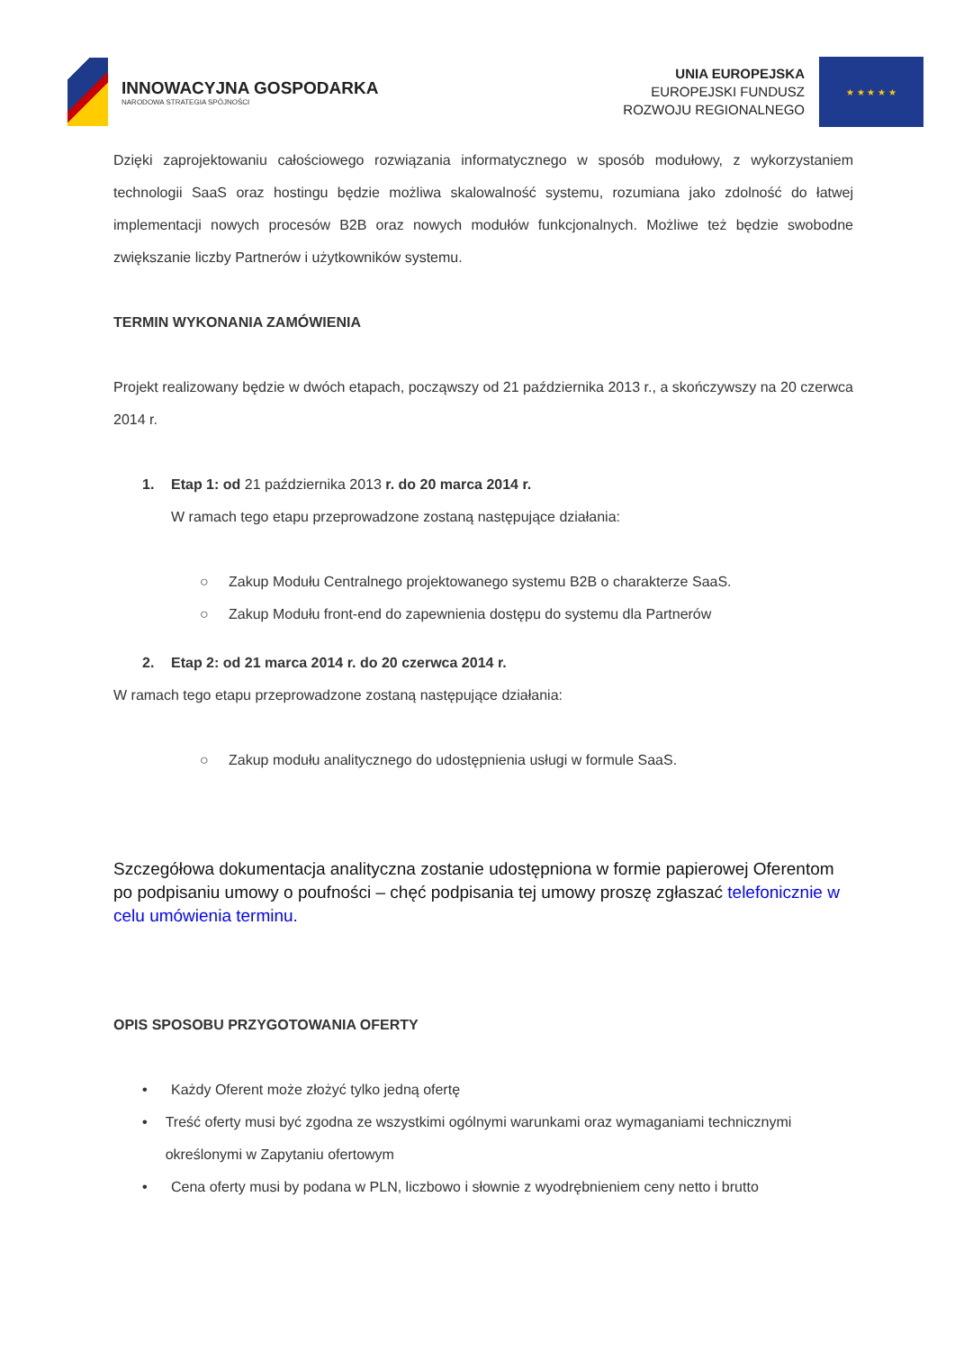INNOWACYJNA GOSPODARKA
NARODOWA STRATEGIA SPÓJNOŚCI
UNIA EUROPEJSKA
EUROPEJSKI FUNDUSZ
ROZWOJU REGIONALNEGO
★ ★ ★ ★ ★
Dzięki zaprojektowaniu całościowego rozwiązania informatycznego w sposób modułowy, z wykorzystaniem technologii SaaS oraz hostingu będzie możliwa skalowalność systemu, rozumiana jako zdolność do łatwej implementacji nowych procesów B2B oraz nowych modułów funkcjonalnych. Możliwe też będzie swobodne zwiększanie liczby Partnerów i użytkowników systemu.
TERMIN WYKONANIA ZAMÓWIENIA
Projekt realizowany będzie w dwóch etapach, począwszy od 21 października 2013 r., a skończywszy na 20 czerwca 2014 r.
1. Etap 1: od 21 października 2013 r. do 20 marca 2014 r.
W ramach tego etapu przeprowadzone zostaną następujące działania:
○ Zakup Modułu Centralnego projektowanego systemu B2B o charakterze SaaS.
○ Zakup Modułu front-end do zapewnienia dostępu do systemu dla Partnerów
2. Etap 2: od 21 marca 2014 r. do 20 czerwca 2014 r.
W ramach tego etapu przeprowadzone zostaną następujące działania:
○ Zakup modułu analitycznego do udostępnienia usługi w formule SaaS.
Szczegółowa dokumentacja analityczna zostanie udostępniona w formie papierowej Oferentom po podpisaniu umowy o poufności – chęć podpisania tej umowy proszę zgłaszać telefonicznie w celu umówienia terminu.
OPIS SPOSOBU PRZYGOTOWANIA OFERTY
• Każdy Oferent może złożyć tylko jedną ofertę
• Treść oferty musi być zgodna ze wszystkimi ogólnymi warunkami oraz wymaganiami technicznymi określonymi w Zapytaniu ofertowym
• Cena oferty musi by podana w PLN, liczbowo i słownie z wyodrębnieniem ceny netto i brutto